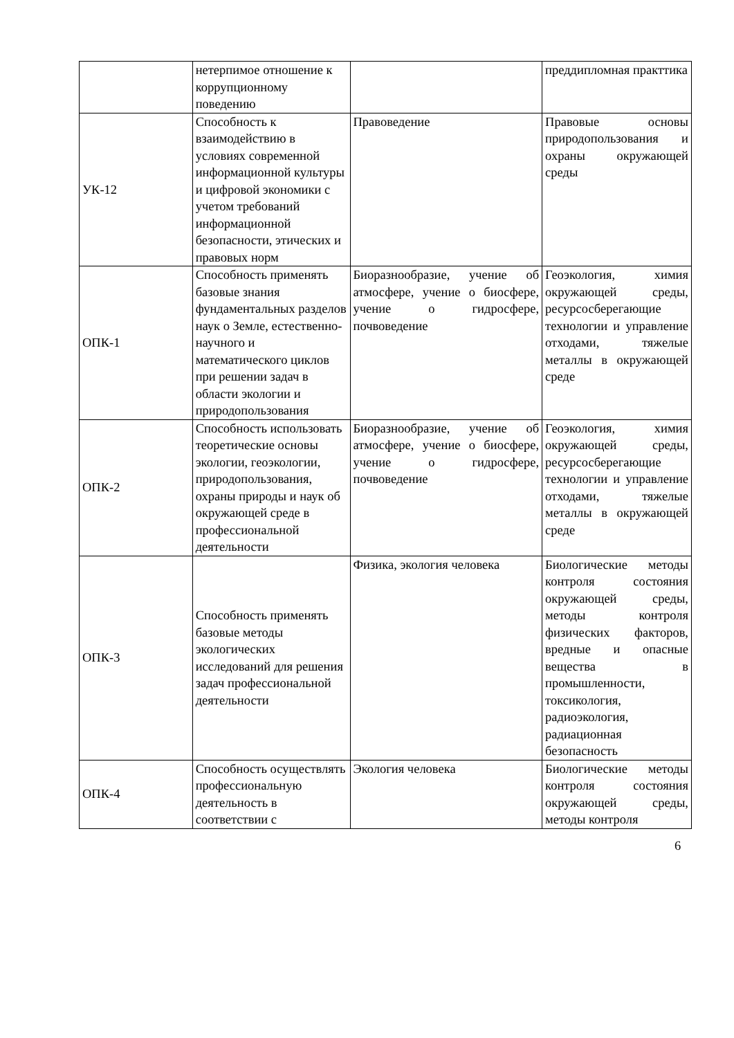| | нетерпимое отношение к коррупционному поведению | | преддипломная практтика |
| УК-12 | Способность к взаимодействию в условиях современной информационной культуры и цифровой экономики с учетом требований информационной безопасности, этических и правовых норм | Правоведение | Правовые основы природопользования и охраны окружающей среды |
| ОПК-1 | Способность применять базовые знания фундаментальных разделов наук о Земле, естественно-научного и математического циклов при решении задач в области экологии и природопользования | Биоразнообразие, учение об атмосфере, учение о биосфере, учение о гидросфере, почвоведение | Геоэкология, химия окружающей среды, ресурсосберегающие технологии и управление отходами, тяжелые металлы в окружающей среде |
| ОПК-2 | Способность использовать теоретические основы экологии, геоэкологии, природопользования, охраны природы и наук об окружающей среде в профессиональной деятельности | Биоразнообразие, учение об атмосфере, учение о биосфере, учение о гидросфере, почвоведение | Геоэкология, химия окружающей среды, ресурсосберегающие технологии и управление отходами, тяжелые металлы в окружающей среде |
| ОПК-3 | Способность применять базовые методы экологических исследований для решения задач профессиональной деятельности | Физика, экология человека | Биологические методы контроля состояния окружающей среды, методы контроля физических факторов, вредные и опасные вещества в промышленности, токсикология, радиоэкология, радиационная безопасность |
| ОПК-4 | Способность осуществлять профессиональную деятельность в соответствии с | Экология человека | Биологические методы контроля состояния окружающей среды, методы контроля |
6